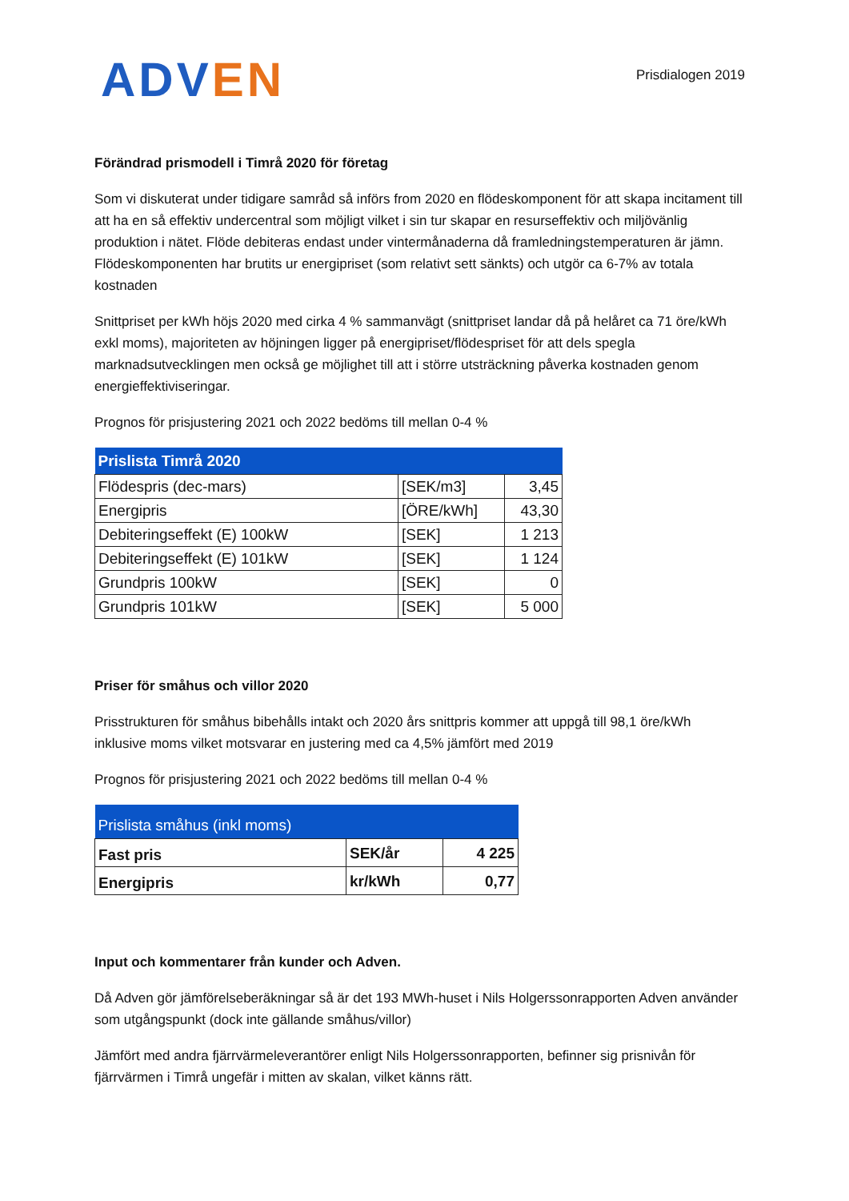ADVEN
Prisdialogen 2019
Förändrad prismodell i Timrå 2020 för företag
Som vi diskuterat under tidigare samråd så införs from 2020 en flödeskomponent för att skapa incitament till att ha en så effektiv undercentral som möjligt vilket i sin tur skapar en resurseffektiv och miljövänlig produktion i nätet. Flöde debiteras endast under vintermånaderna då framledningstemperaturen är jämn. Flödeskomponenten har brutits ur energipriset (som relativt sett sänkts) och utgör ca 6-7% av totala kostnaden
Snittpriset per kWh höjs 2020 med cirka 4 % sammanvägt (snittpriset landar då på helåret ca 71 öre/kWh exkl moms), majoriteten av höjningen ligger på energipriset/flödespriset för att dels spegla marknadsutvecklingen men också ge möjlighet till att i större utsträckning påverka kostnaden genom energieffektiviseringar.
Prognos för prisjustering 2021 och 2022 bedöms till mellan 0-4 %
| Prislista Timrå 2020 | | |
| --- | --- | --- |
| Flödespris (dec-mars) | [SEK/m3] | 3,45 |
| Energipris | [ÖRE/kWh] | 43,30 |
| Debiteringseffekt (E) 100kW | [SEK] | 1 213 |
| Debiteringseffekt (E) 101kW | [SEK] | 1 124 |
| Grundpris 100kW | [SEK] | 0 |
| Grundpris 101kW | [SEK] | 5 000 |
Priser för småhus och villor 2020
Prisstrukturen för småhus bibehålls intakt och 2020 års snittpris kommer att uppgå till 98,1 öre/kWh inklusive moms vilket motsvarar en justering med ca 4,5% jämfört med 2019
Prognos för prisjustering 2021 och 2022 bedöms till mellan 0-4 %
| Prislista småhus (inkl moms) | | |
| --- | --- | --- |
| Fast pris | SEK/år | 4 225 |
| Energipris | kr/kWh | 0,77 |
Input och kommentarer från kunder och Adven.
Då Adven gör jämförelseberäkningar så är det 193 MWh-huset i Nils Holgerssonrapporten Adven använder som utgångspunkt (dock inte gällande småhus/villor)
Jämfört med andra fjärrvärmeleverantörer enligt Nils Holgerssonrapporten, befinner sig prisnivån för fjärrvärmen i Timrå ungefär i mitten av skalan, vilket känns rätt.